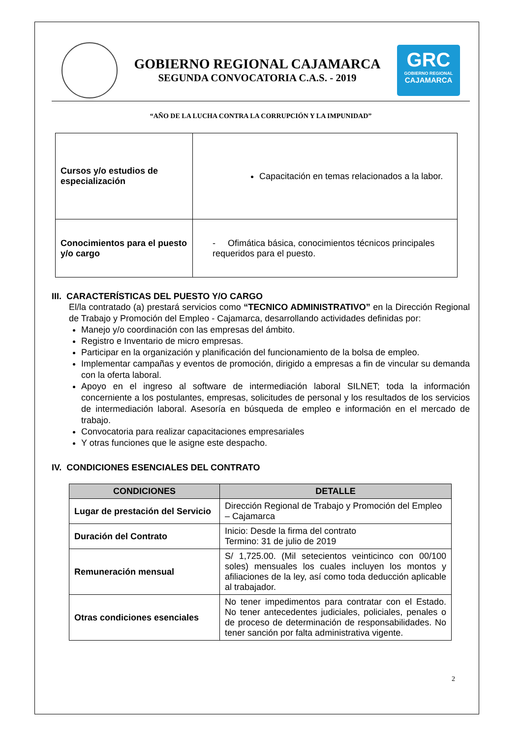GOBIERNO REGIONAL CAJAMARCA
SEGUNDA CONVOCATORIA C.A.S. - 2019
GRC
GOBIERNO REGIONAL
CAJAMARCA
“AÑO DE LA LUCHA CONTRA LA CORRUPCIÓN Y LA IMPUNIDAD”
| Cursos y/o estudios de especialización | Capacitación en temas relacionados a la labor. |
| Conocimientos para el puesto y/o cargo | - Ofimática básica, conocimientos técnicos principales requeridos para el puesto. |
III. CARACTERÍSTICAS DEL PUESTO Y/O CARGO
El/la contratado (a) prestará servicios como “TECNICO ADMINISTRATIVO” en la Dirección Regional de Trabajo y Promoción del Empleo - Cajamarca, desarrollando actividades definidas por:
Manejo y/o coordinación con las empresas del ámbito.
Registro e Inventario de micro empresas.
Participar en la organización y planificación del funcionamiento de la bolsa de empleo.
Implementar campañas y eventos de promoción, dirigido a empresas a fin de vincular su demanda con la oferta laboral.
Apoyo en el ingreso al software de intermediación laboral SILNET; toda la información concerniente a los postulantes, empresas, solicitudes de personal y los resultados de los servicios de intermediación laboral. Asesoría en búsqueda de empleo e información en el mercado de trabajo.
Convocatoria para realizar capacitaciones empresariales
Y otras funciones que le asigne este despacho.
IV. CONDICIONES ESENCIALES DEL CONTRATO
| CONDICIONES | DETALLE |
| --- | --- |
| Lugar de prestación del Servicio | Dirección Regional de Trabajo y Promoción del Empleo – Cajamarca |
| Duración del Contrato | Inicio: Desde la firma del contrato Termino: 31 de julio de 2019 |
| Remuneración mensual | S/ 1,725.00. (Mil setecientos veinticinco con 00/100 soles) mensuales los cuales incluyen los montos y afiliaciones de la ley, así como toda deducción aplicable al trabajador. |
| Otras condiciones esenciales | No tener impedimentos para contratar con el Estado. No tener antecedentes judiciales, policiales, penales o de proceso de determinación de responsabilidades. No tener sanción por falta administrativa vigente. |
2